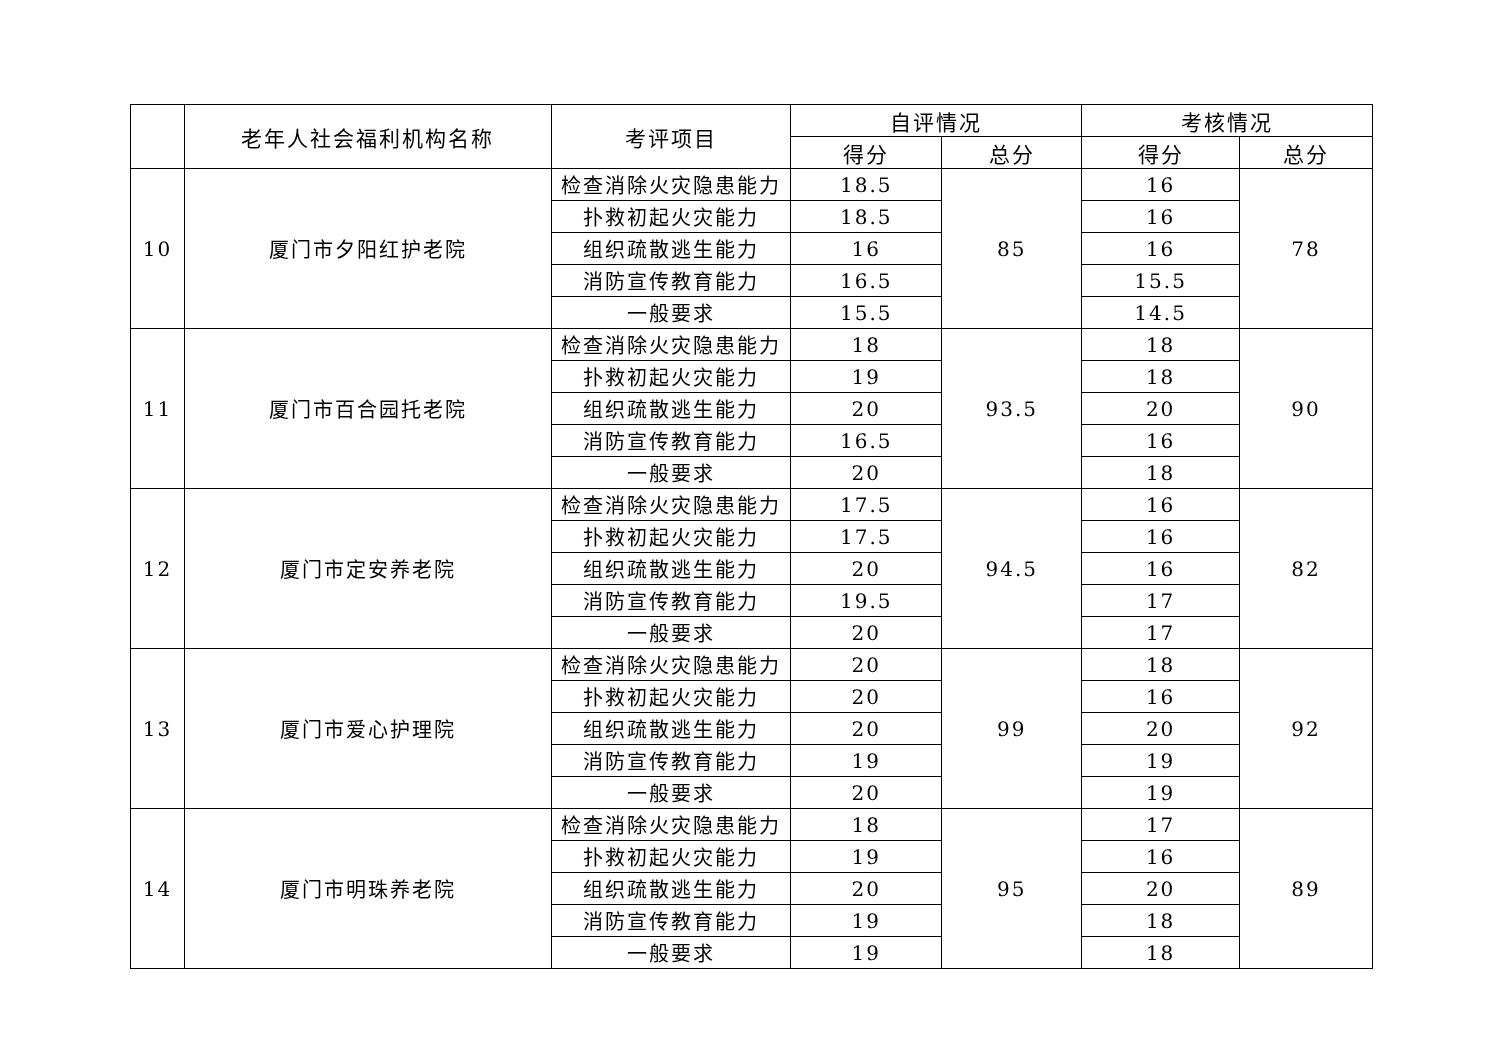| | 老年人社会福利机构名称 | 考评项目 | 自评情况 | | 考核情况 | |
| --- | --- | --- | --- | --- | --- | --- |
| | | | 得分 | 总分 | 得分 | 总分 |
| 10 | 厦门市夕阳红护老院 | 检查消除火灾隐患能力 | 18.5 | 85 | 16 | 78 |
| | | 扑救初起火灾能力 | 18.5 | | 16 | |
| | | 组织疏散逃生能力 | 16 | | 16 | |
| | | 消防宣传教育能力 | 16.5 | | 15.5 | |
| | | 一般要求 | 15.5 | | 14.5 | |
| 11 | 厦门市百合园托老院 | 检查消除火灾隐患能力 | 18 | 93.5 | 18 | 90 |
| | | 扑救初起火灾能力 | 19 | | 18 | |
| | | 组织疏散逃生能力 | 20 | | 20 | |
| | | 消防宣传教育能力 | 16.5 | | 16 | |
| | | 一般要求 | 20 | | 18 | |
| 12 | 厦门市定安养老院 | 检查消除火灾隐患能力 | 17.5 | 94.5 | 16 | 82 |
| | | 扑救初起火灾能力 | 17.5 | | 16 | |
| | | 组织疏散逃生能力 | 20 | | 16 | |
| | | 消防宣传教育能力 | 19.5 | | 17 | |
| | | 一般要求 | 20 | | 17 | |
| 13 | 厦门市爱心护理院 | 检查消除火灾隐患能力 | 20 | 99 | 18 | 92 |
| | | 扑救初起火灾能力 | 20 | | 16 | |
| | | 组织疏散逃生能力 | 20 | | 20 | |
| | | 消防宣传教育能力 | 19 | | 19 | |
| | | 一般要求 | 20 | | 19 | |
| 14 | 厦门市明珠养老院 | 检查消除火灾隐患能力 | 18 | 95 | 17 | 89 |
| | | 扑救初起火灾能力 | 19 | | 16 | |
| | | 组织疏散逃生能力 | 20 | | 20 | |
| | | 消防宣传教育能力 | 19 | | 18 | |
| | | 一般要求 | 19 | | 18 | |